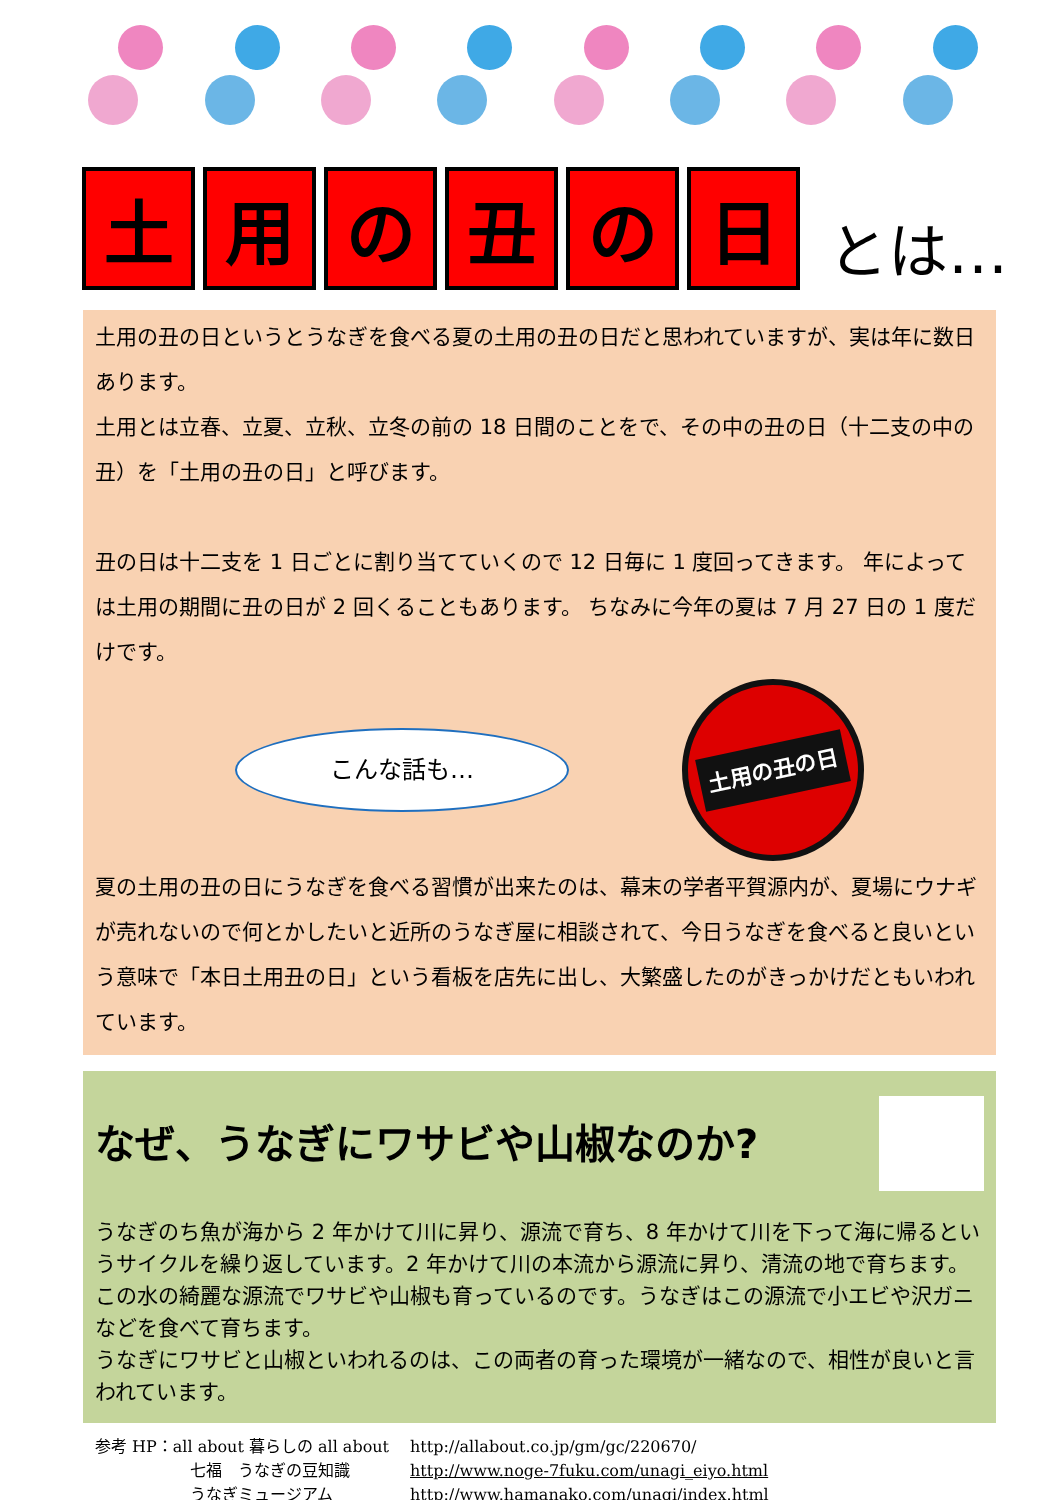土用の丑の日 とは…
土用の丑の日というとうなぎを食べる夏の土用の丑の日だと思われていますが、実は年に数日あります。
土用とは立春、立夏、立秋、立冬の前の 18 日間のことをで、その中の丑の日（十二支の中の丑）を「土用の丑の日」と呼びます。
丑の日は十二支を 1 日ごとに割り当てていくので 12 日毎に 1 度回ってきます。 年によっては土用の期間に丑の日が 2 回くることもあります。 ちなみに今年の夏は 7 月 27 日の 1 度だけです。
こんな話も…
土用の丑の日
夏の土用の丑の日にうなぎを食べる習慣が出来たのは、幕末の学者平賀源内が、夏場にウナギが売れないので何とかしたいと近所のうなぎ屋に相談されて、今日うなぎを食べると良いという意味で「本日土用丑の日」という看板を店先に出し、大繁盛したのがきっかけだともいわれています。
なぜ、うなぎにワサビや山椒なのか?
うなぎのち魚が海から 2 年かけて川に昇り、源流で育ち、8 年かけて川を下って海に帰るというサイクルを繰り返しています。2 年かけて川の本流から源流に昇り、清流の地で育ちます。
この水の綺麗な源流でワサビや山椒も育っているのです。うなぎはこの源流で小エビや沢ガニなどを食べて育ちます。
うなぎにワサビと山椒といわれるのは、この両者の育った環境が一緒なので、相性が良いと言われています。
参考 HP：all about 暮らしの all about http://allabout.co.jp/gm/gc/220670/
七福　うなぎの豆知識 http://www.noge-7fuku.com/unagi_eiyo.html
うなぎミュージアム http://www.hamanako.com/unagi/index.html